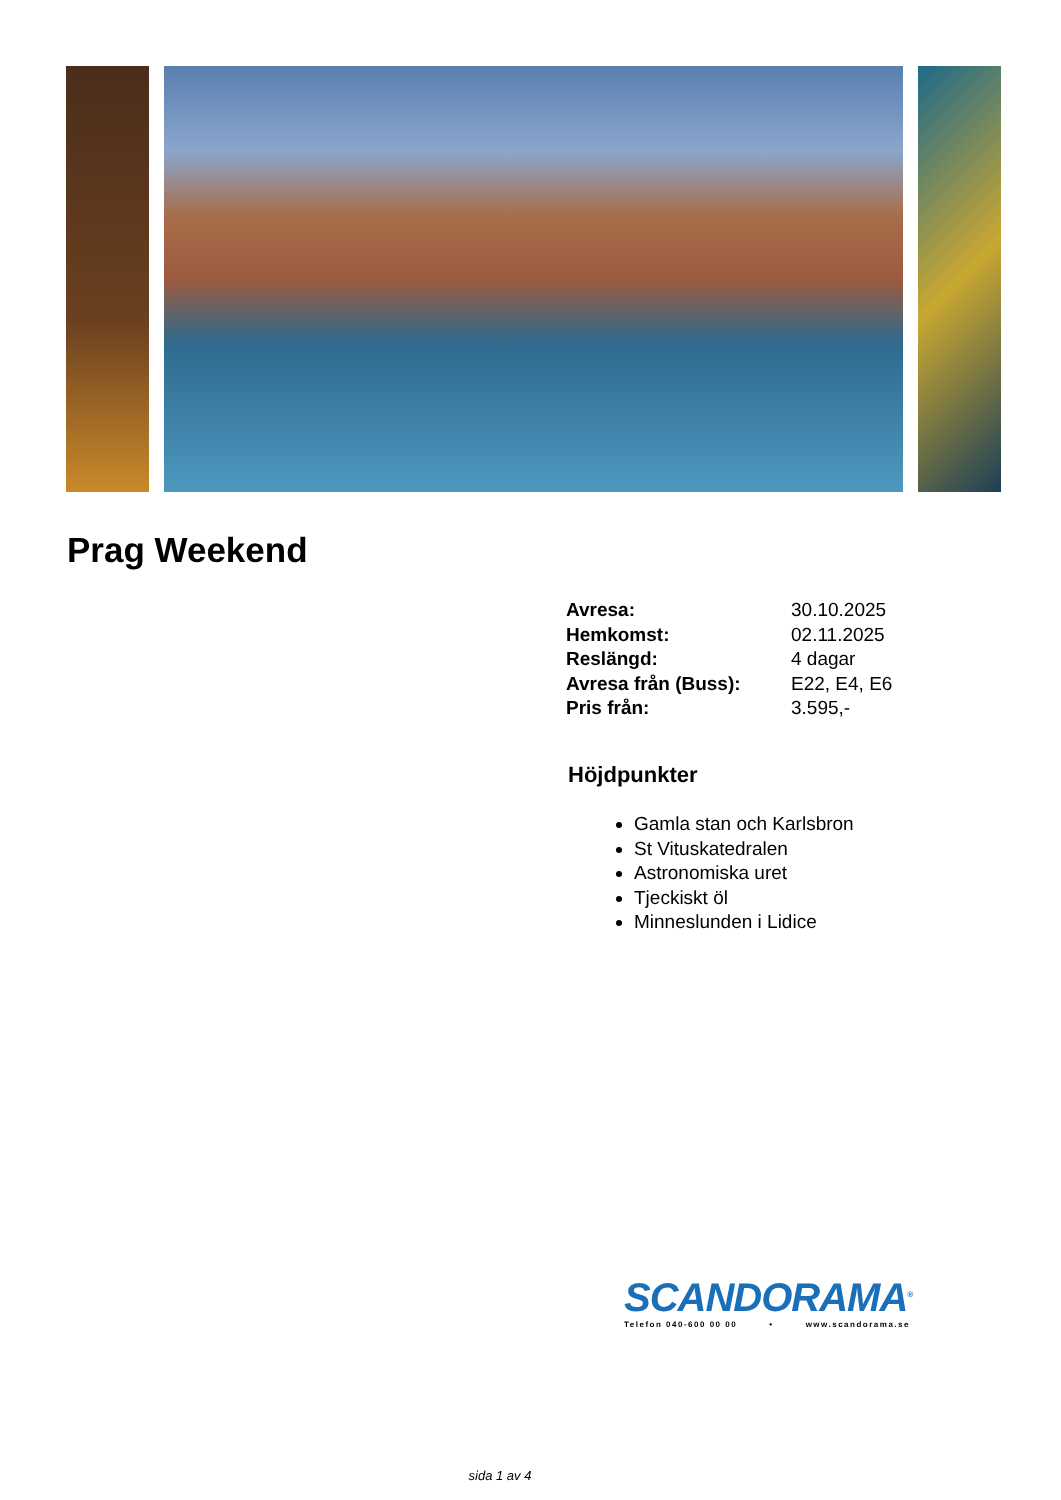Prag Weekend
| Avresa: | 30.10.2025 |
| Hemkomst: | 02.11.2025 |
| Reslängd: | 4 dagar |
| Avresa från (Buss): | E22, E4, E6 |
| Pris från: | 3.595,- |
Höjdpunkter
Gamla stan och Karlsbron
St Vituskatedralen
Astronomiska uret
Tjeckiskt öl
Minneslunden i Lidice
SCANDORAMA<sup>®</sup>
Telefon 040-600 00 00 • www.scandorama.se
sida 1 av 4